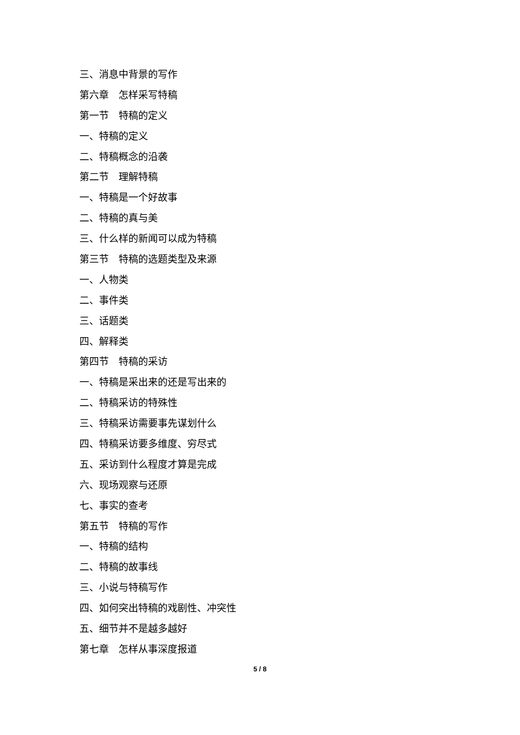三、消息中背景的写作
第六章　怎样采写特稿
第一节　特稿的定义
一、特稿的定义
二、特稿概念的沿袭
第二节　理解特稿
一、特稿是一个好故事
二、特稿的真与美
三、什么样的新闻可以成为特稿
第三节　特稿的选题类型及来源
一、人物类
二、事件类
三、话题类
四、解释类
第四节　特稿的采访
一、特稿是采出来的还是写出来的
二、特稿采访的特殊性
三、特稿采访需要事先谋划什么
四、特稿采访要多维度、穷尽式
五、采访到什么程度才算是完成
六、现场观察与还原
七、事实的查考
第五节　特稿的写作
一、特稿的结构
二、特稿的故事线
三、小说与特稿写作
四、如何突出特稿的戏剧性、冲突性
五、细节并不是越多越好
第七章　怎样从事深度报道
5 / 8